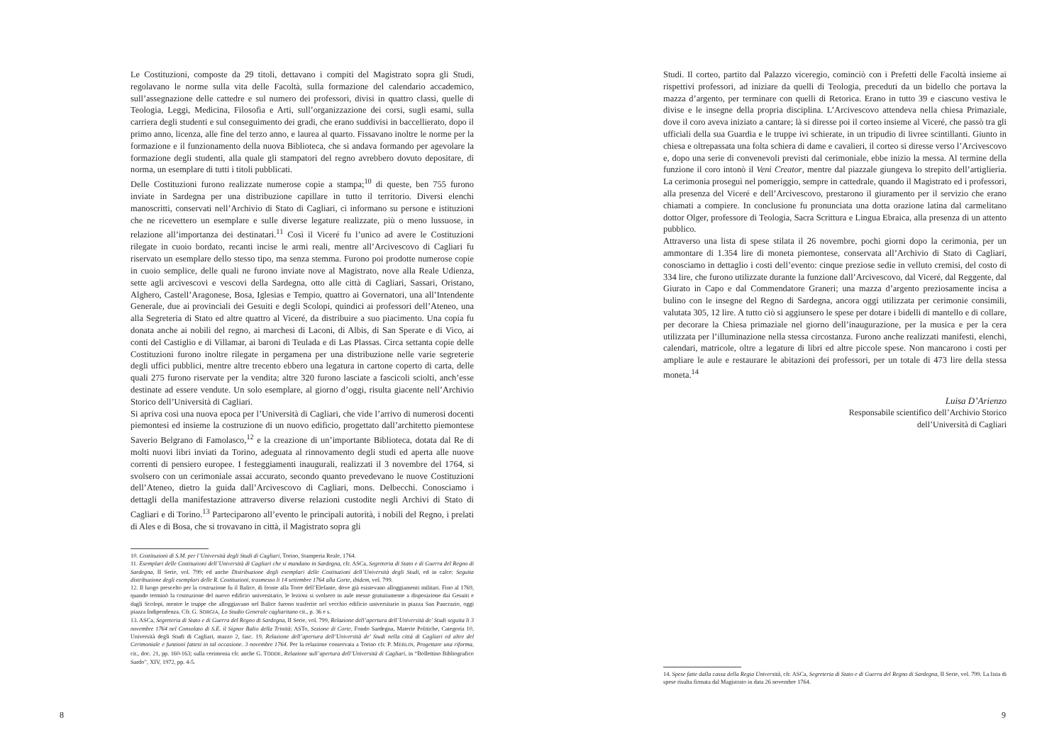Le Costituzioni, composte da 29 titoli, dettavano i compiti del Magistrato sopra gli Studi, regolavano le norme sulla vita delle Facoltà, sulla formazione del calendario accademico, sull’assegnazione delle cattedre e sul numero dei professori, divisi in quattro classi, quelle di Teologia, Leggi, Medicina, Filosofia e Arti, sull’organizzazione dei corsi, sugli esami, sulla carriera degli studenti e sul conseguimento dei gradi, che erano suddivisi in baccellierato, dopo il primo anno, licenza, alle fine del terzo anno, e laurea al quarto. Fissavano inoltre le norme per la formazione e il funzionamento della nuova Biblioteca, che si andava formando per agevolare la formazione degli studenti, alla quale gli stampatori del regno avrebbero dovuto depositare, di norma, un esemplare di tutti i titoli pubblicati.
Delle Costituzioni furono realizzate numerose copie a stampa;<sup>10</sup> di queste, ben 755 furono inviate in Sardegna per una distribuzione capillare in tutto il territorio. Diversi elenchi manoscritti, conservati nell’Archivio di Stato di Cagliari, ci informano su persone e istituzioni che ne ricevettero un esemplare e sulle diverse legature realizzate, più o meno lussuose, in relazione all’importanza dei destinatari.<sup>11</sup> Così il Viceré fu l’unico ad avere le Costituzioni rilegate in cuoio bordato, recanti incise le armi reali, mentre all’Arcivescovo di Cagliari fu riservato un esemplare dello stesso tipo, ma senza stemma. Furono poi prodotte numerose copie in cuoio semplice, delle quali ne furono inviate nove al Magistrato, nove alla Reale Udienza, sette agli arcivescovi e vescovi della Sardegna, otto alle città di Cagliari, Sassari, Oristano, Alghero, Castell’Aragonese, Bosa, Iglesias e Tempio, quattro ai Governatori, una all’Intendente Generale, due ai provinciali dei Gesuiti e degli Scolopi, quindici ai professori dell’Ateneo, una alla Segreteria di Stato ed altre quattro al Viceré, da distribuire a suo piacimento. Una copia fu donata anche ai nobili del regno, ai marchesi di Laconi, di Albis, di San Sperate e di Vico, ai conti del Castiglio e di Villamar, ai baroni di Teulada e di Las Plassas. Circa settanta copie delle Costituzioni furono inoltre rilegate in pergamena per una distribuzione nelle varie segreterie degli uffici pubblici, mentre altre trecento ebbero una legatura in cartone coperto di carta, delle quali 275 furono riservate per la vendita; altre 320 furono lasciate a fascicoli sciolti, anch’esse destinate ad essere vendute. Un solo esemplare, al giorno d’oggi, risulta giacente nell’Archivio Storico dell’Università di Cagliari.
Si apriva così una nuova epoca per l’Università di Cagliari, che vide l’arrivo di numerosi docenti piemontesi ed insieme la costruzione di un nuovo edificio, progettato dall’architetto piemontese Saverio Belgrano di Famolasco,<sup>12</sup> e la creazione di un’importante Biblioteca, dotata dal Re di molti nuovi libri inviati da Torino, adeguata al rinnovamento degli studi ed aperta alle nuove correnti di pensiero europee. I festeggiamenti inaugurali, realizzati il 3 novembre del 1764, si svolsero con un cerimoniale assai accurato, secondo quanto prevedevano le nuove Costituzioni dell’Ateneo, dietro la guida dall’Arcivescovo di Cagliari, mons. Delbecchi. Conosciamo i dettagli della manifestazione attraverso diverse relazioni custodite negli Archivi di Stato di Cagliari e di Torino.<sup>13</sup> Parteciparono all’evento le principali autorità, i nobili del Regno, i prelati di Ales e di Bosa, che si trovavano in città, il Magistrato sopra gli
10. Costituzioni di S.M. per l’Università degli Studi di Cagliari, Torino, Stamperia Reale, 1764.
11. Esemplari delle Costituzioni dell’Università di Cagliari che si mandano in Sardegna, cfr. ASCa, Segreteria di Stato e di Guerra del Regno di Sardegna, II Serie, vol. 799; ed anche Distribuzione degli esemplari delle Costituzioni dell’Università degli Studi, ed in calce: Seguita distribuzione degli esemplari delle R. Costituzioni, trasmesso li 14 settembre 1764 alla Corte, ibidem, vol. 799.
12. Il luogo prescelto per la costruzione fu il Balice, di fronte alla Torre dell’Elefante, dove già esistevano alloggiamenti militari. Fino al 1769, quando terminò la costruzione del nuovo edificio universitario, le lezioni si svolsero in aule messe gratuitamente a disposizione dai Gesuiti e dagli Scolopi, mentre le truppe che alloggiavano nel Balice furono trasferite nel vecchio edificio universitario in piazza San Pancrazio, oggi piazza Indipendenza. Cfr. G. SORGIA, Lo Studio Generale cagliaritano cit., p. 36 e s.
13. ASCa, Segreteria di Stato e di Guerra del Regno di Sardegna, II Serie, vol. 799, Relazione dell’apertura dell’Università de’ Studi seguita li 3 novembre 1764 nel Consolato di S.E. il Signor Balio della Trinità; ASTo, Sezione di Corte, Fondo Sardegna, Materie Politiche, Categoria 10, Università degli Studi di Cagliari, mazzo 2, fasc. 19, Relazione dell’apertura dell’Università de’ Studi nella città di Cagliari ed altre del Cerimoniale e funzioni fattesi in tal occasione. 3 novembre 1764. Per la relazione conservata a Torino cfr. P. MERLIN, Progettare una riforma, cit., doc. 21, pp. 160-163; sulla cerimonia cfr. anche G. TODDE, Relazione sull’apertura dell’Università di Cagliari, in “Bollettino Bibliografico Sardo”, XIV, 1972, pp. 4-5.
8
Studi. Il corteo, partito dal Palazzo viceregio, cominciò con i Prefetti delle Facoltà insieme ai rispettivi professori, ad iniziare da quelli di Teologia, preceduti da un bidello che portava la mazza d’argento, per terminare con quelli di Retorica. Erano in tutto 39 e ciascuno vestiva le divise e le insegne della propria disciplina. L’Arcivescovo attendeva nella chiesa Primaziale, dove il coro aveva iniziato a cantare; là si diresse poi il corteo insieme al Viceré, che passò tra gli ufficiali della sua Guardia e le truppe ivi schierate, in un tripudio di livree scintillanti. Giunto in chiesa e oltrepassata una folta schiera di dame e cavalieri, il corteo si diresse verso l’Arcivescovo e, dopo una serie di convenevoli previsti dal cerimoniale, ebbe inizio la messa. Al termine della funzione il coro intonò il Veni Creator, mentre dal piazzale giungeva lo strepito dell’artiglieria. La cerimonia proseguì nel pomeriggio, sempre in cattedrale, quando il Magistrato ed i professori, alla presenza del Viceré e dell’Arcivescovo, prestarono il giuramento per il servizio che erano chiamati a compiere. In conclusione fu pronunciata una dotta orazione latina dal carmelitano dottor Olger, professore di Teologia, Sacra Scrittura e Lingua Ebraica, alla presenza di un attento pubblico.
Attraverso una lista di spese stilata il 26 novembre, pochi giorni dopo la cerimonia, per un ammontare di 1.354 lire di moneta piemontese, conservata all’Archivio di Stato di Cagliari, conosciamo in dettaglio i costi dell’evento: cinque preziose sedie in velluto cremisi, del costo di 334 lire, che furono utilizzate durante la funzione dall’Arcivescovo, dal Viceré, dal Reggente, dal Giurato in Capo e dal Commendatore Graneri; una mazza d’argento preziosamente incisa a bulino con le insegne del Regno di Sardegna, ancora oggi utilizzata per cerimonie consimili, valutata 305, 12 lire. A tutto ciò si aggiunsero le spese per dotare i bidelli di mantello e di collare, per decorare la Chiesa primaziale nel giorno dell’inaugurazione, per la musica e per la cera utilizzata per l’illuminazione nella stessa circostanza. Furono anche realizzati manifesti, elenchi, calendari, matricole, oltre a legature di libri ed altre piccole spese. Non mancarono i costi per ampliare le aule e restaurare le abitazioni dei professori, per un totale di 473 lire della stessa moneta.<sup>14</sup>
Luisa D’Arienzo
Responsabile scientifico dell’Archivio Storico
dell’Università di Cagliari
14. Spese fatte dalla cassa della Regia Università, cfr. ASCa, Segreteria di Stato e di Guerra del Regno di Sardegna, II Serie, vol. 799. La lista di spese risulta firmata dal Magistrato in data 26 novembre 1764.
9